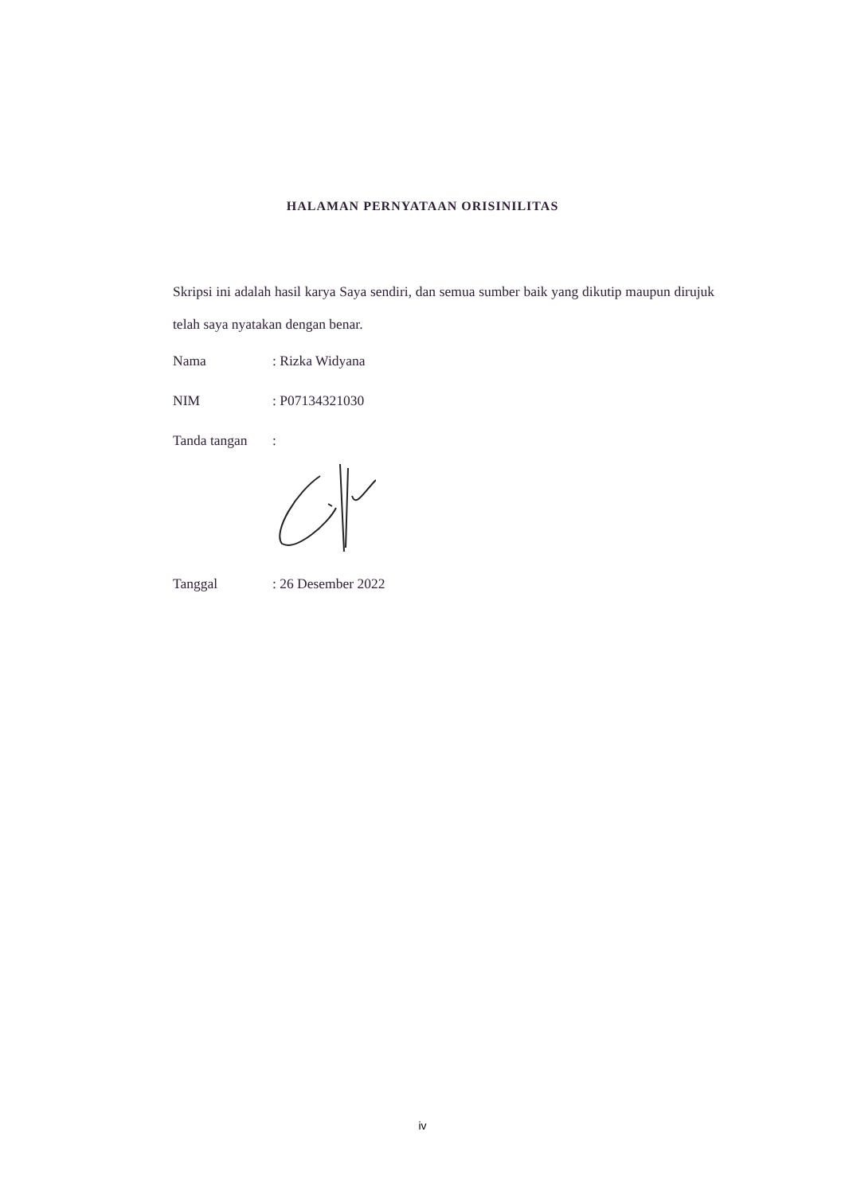HALAMAN PERNYATAAN ORISINILITAS
Skripsi ini adalah hasil karya Saya sendiri, dan semua sumber baik yang dikutip maupun dirujuk telah saya nyatakan dengan benar.
Nama : Rizka Widyana
NIM : P07134321030
Tanda tangan :
Tanggal : 26 Desember 2022
iv